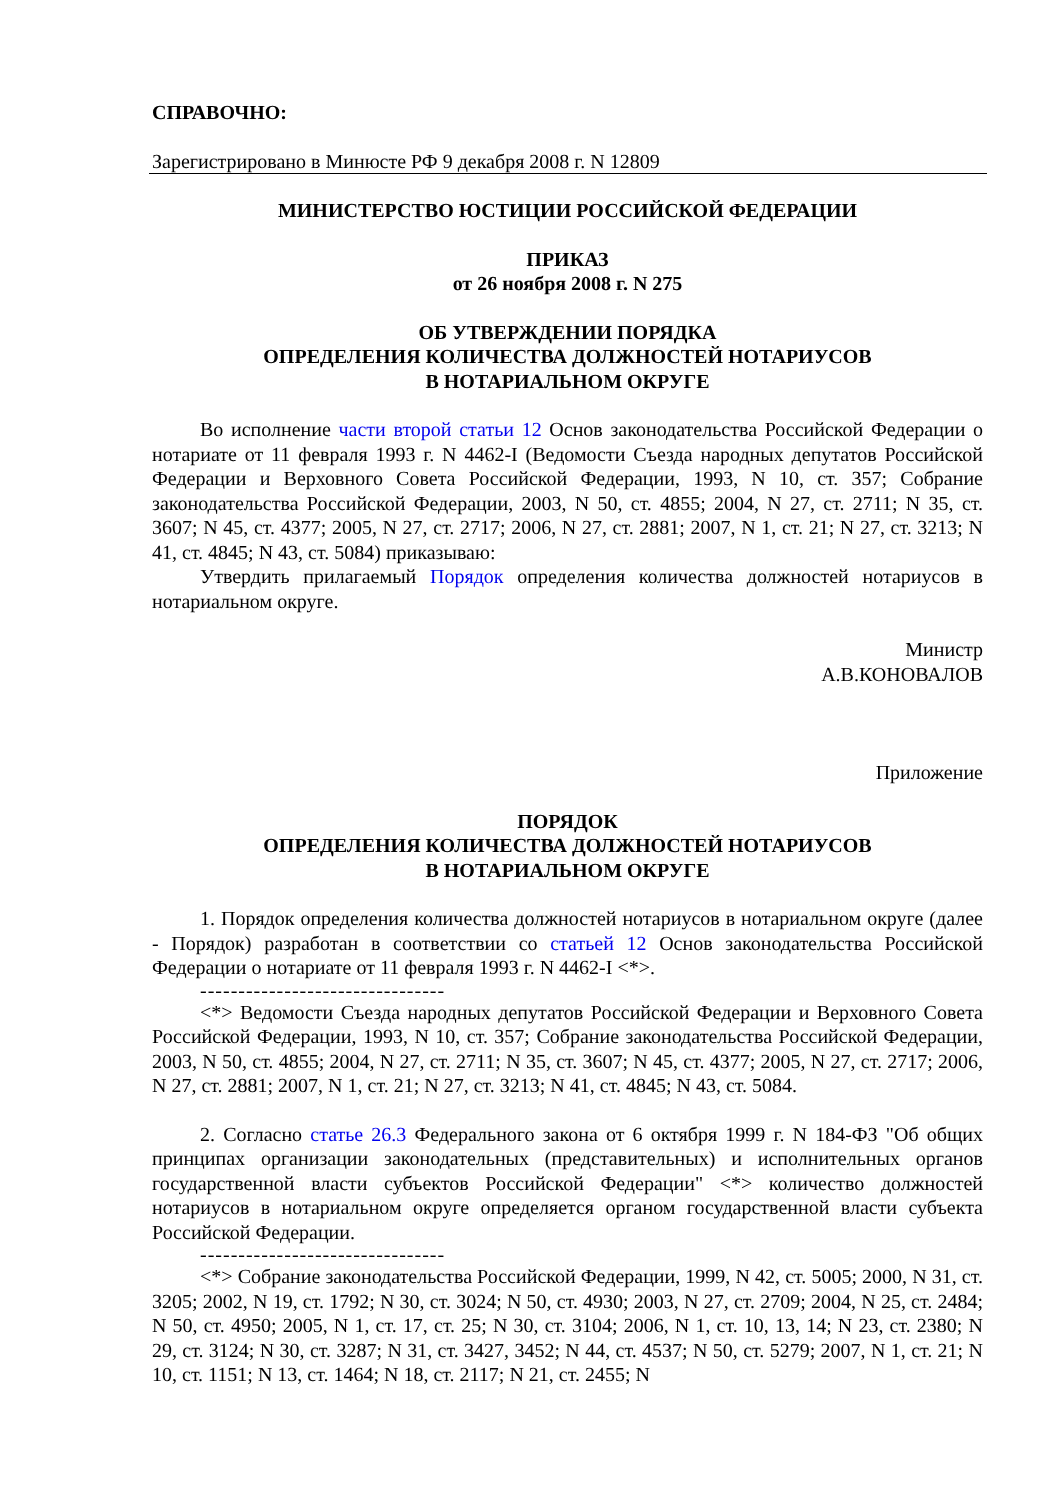СПРАВОЧНО:
Зарегистрировано в Минюсте РФ 9 декабря 2008 г. N 12809
МИНИСТЕРСТВО ЮСТИЦИИ РОССИЙСКОЙ ФЕДЕРАЦИИ
ПРИКАЗ
от 26 ноября 2008 г. N 275
ОБ УТВЕРЖДЕНИИ ПОРЯДКА
ОПРЕДЕЛЕНИЯ КОЛИЧЕСТВА ДОЛЖНОСТЕЙ НОТАРИУСОВ
В НОТАРИАЛЬНОМ ОКРУГЕ
Во исполнение части второй статьи 12 Основ законодательства Российской Федерации о нотариате от 11 февраля 1993 г. N 4462-I (Ведомости Съезда народных депутатов Российской Федерации и Верховного Совета Российской Федерации, 1993, N 10, ст. 357; Собрание законодательства Российской Федерации, 2003, N 50, ст. 4855; 2004, N 27, ст. 2711; N 35, ст. 3607; N 45, ст. 4377; 2005, N 27, ст. 2717; 2006, N 27, ст. 2881; 2007, N 1, ст. 21; N 27, ст. 3213; N 41, ст. 4845; N 43, ст. 5084) приказываю:
Утвердить прилагаемый Порядок определения количества должностей нотариусов в нотариальном округе.
Министр
А.В.КОНОВАЛОВ
Приложение
ПОРЯДОК
ОПРЕДЕЛЕНИЯ КОЛИЧЕСТВА ДОЛЖНОСТЕЙ НОТАРИУСОВ
В НОТАРИАЛЬНОМ ОКРУГЕ
1. Порядок определения количества должностей нотариусов в нотариальном округе (далее - Порядок) разработан в соответствии со статьей 12 Основ законодательства Российской Федерации о нотариате от 11 февраля 1993 г. N 4462-I <*>.
--------------------------------
<*> Ведомости Съезда народных депутатов Российской Федерации и Верховного Совета Российской Федерации, 1993, N 10, ст. 357; Собрание законодательства Российской Федерации, 2003, N 50, ст. 4855; 2004, N 27, ст. 2711; N 35, ст. 3607; N 45, ст. 4377; 2005, N 27, ст. 2717; 2006, N 27, ст. 2881; 2007, N 1, ст. 21; N 27, ст. 3213; N 41, ст. 4845; N 43, ст. 5084.
2. Согласно статье 26.3 Федерального закона от 6 октября 1999 г. N 184-ФЗ "Об общих принципах организации законодательных (представительных) и исполнительных органов государственной власти субъектов Российской Федерации" <*> количество должностей нотариусов в нотариальном округе определяется органом государственной власти субъекта Российской Федерации.
--------------------------------
<*> Собрание законодательства Российской Федерации, 1999, N 42, ст. 5005; 2000, N 31, ст. 3205; 2002, N 19, ст. 1792; N 30, ст. 3024; N 50, ст. 4930; 2003, N 27, ст. 2709; 2004, N 25, ст. 2484; N 50, ст. 4950; 2005, N 1, ст. 17, ст. 25; N 30, ст. 3104; 2006, N 1, ст. 10, 13, 14; N 23, ст. 2380; N 29, ст. 3124; N 30, ст. 3287; N 31, ст. 3427, 3452; N 44, ст. 4537; N 50, ст. 5279; 2007, N 1, ст. 21; N 10, ст. 1151; N 13, ст. 1464; N 18, ст. 2117; N 21, ст. 2455; N